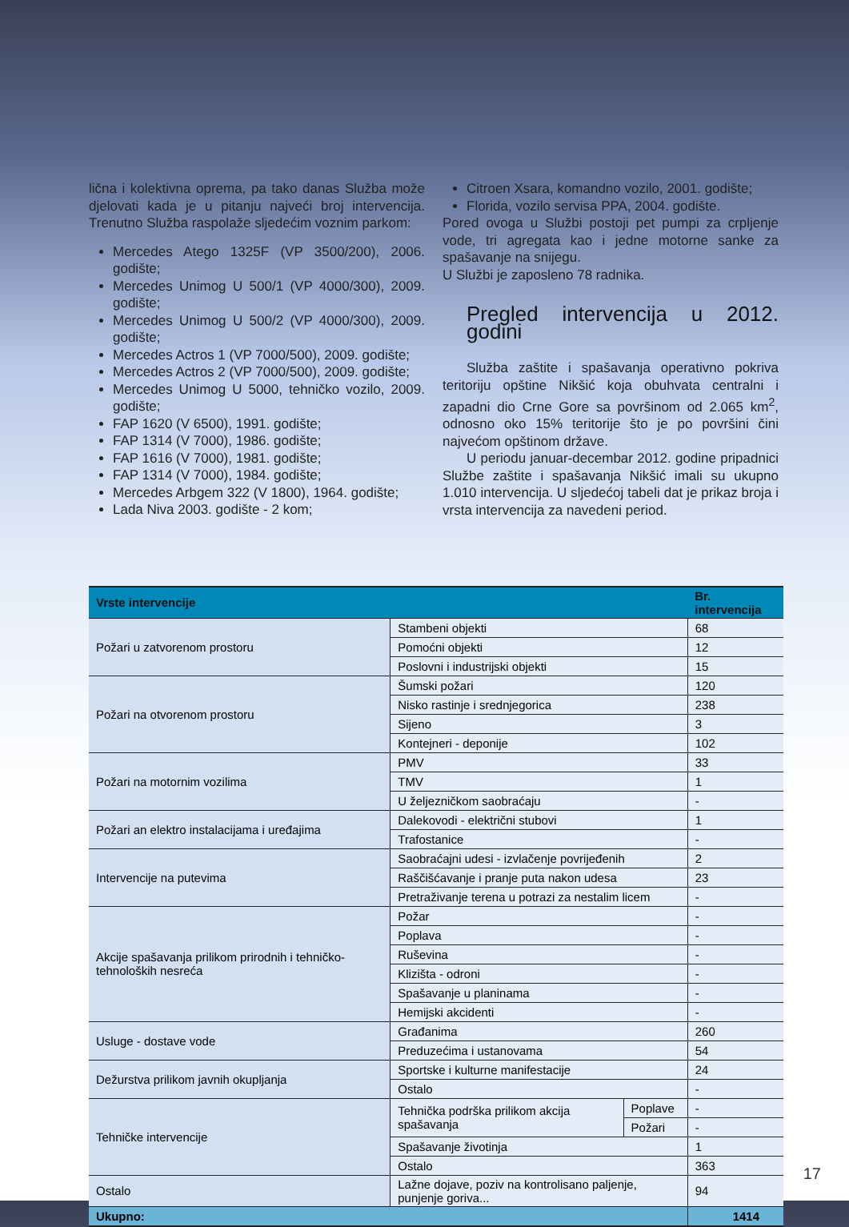lična i kolektivna oprema, pa tako danas Služba može djelovati kada je u pitanju najveći broj intervencija. Trenutno Služba raspolaže sljedećim voznim parkom:
Mercedes Atego 1325F (VP 3500/200), 2006. godište;
Mercedes Unimog U 500/1 (VP 4000/300), 2009. godište;
Mercedes Unimog U 500/2 (VP 4000/300), 2009. godište;
Mercedes Actros 1 (VP 7000/500), 2009. godište;
Mercedes Actros 2 (VP 7000/500), 2009. godište;
Mercedes Unimog U 5000, tehničko vozilo, 2009. godište;
FAP 1620 (V 6500), 1991. godište;
FAP 1314 (V 7000), 1986. godište;
FAP 1616 (V 7000), 1981. godište;
FAP 1314 (V 7000), 1984. godište;
Mercedes Arbgem 322 (V 1800), 1964. godište;
Lada Niva 2003. godište - 2 kom;
Citroen Xsara, komandno vozilo, 2001. godište;
Florida, vozilo servisa PPA, 2004. godište.
Pored ovoga u Službi postoji pet pumpi za crpljenje vode, tri agregata kao i jedne motorne sanke za spašavanje na snijegu.
U Službi je zaposleno 78 radnika.
Pregled intervencija u 2012. godini
Služba zaštite i spašavanja operativno pokriva teritoriju opštine Nikšić koja obuhvata centralni i zapadni dio Crne Gore sa površinom od 2.065 km<sup>2</sup>, odnosno oko 15% teritorije što je po površini čini najvećom opštinom države.
U periodu januar-decembar 2012. godine pripadnici Službe zaštite i spašavanja Nikšić imali su ukupno 1.010 intervencija. U sljedećoj tabeli dat je prikaz broja i vrsta intervencija za navedeni period.
| Vrste intervencije | | | Br. intervencija |
| --- | --- | --- | --- |
| Požari u zatvorenom prostoru | Stambeni objekti | | 68 |
| | Pomoćni objekti | | 12 |
| | Poslovni i industrijski objekti | | 15 |
| Požari na otvorenom prostoru | Šumski požari | | 120 |
| | Nisko rastinje i srednjegorica | | 238 |
| | Sijeno | | 3 |
| | Kontejneri - deponije | | 102 |
| Požari na motornim vozilima | PMV | | 33 |
| | TMV | | 1 |
| | U željezničkom saobraćaju | | - |
| Požari an elektro instalacijama i uređajima | Dalekovodi - električni stubovi | | 1 |
| | Trafostanice | | - |
| Intervencije na putevima | Saobraćajni udesi - izvlačenje povrijeđenih | | 2 |
| | Raščišćavanje i pranje puta nakon udesa | | 23 |
| | Pretraživanje terena u potrazi za nestalim licem | | - |
| Akcije spašavanja prilikom prirodnih i tehničko-tehnoloških nesreća | Požar | | - |
| | Poplava | | - |
| | Ruševina | | - |
| | Klizišta - odroni | | - |
| | Spašavanje u planinama | | - |
| | Hemijski akcidenti | | - |
| Usluge - dostave vode | Građanima | | 260 |
| | Preduzećima i ustanovama | | 54 |
| Dežurstva prilikom javnih okupljanja | Sportske i kulturne manifestacije | | 24 |
| | Ostalo | | - |
| Tehničke intervencije | Tehnička podrška prilikom akcija spašavanja | Poplave | - |
| | | Požari | - |
| | Spašavanje životinja | | 1 |
| | Ostalo | | 363 |
| Ostalo | Lažne dojave, poziv na kontrolisano paljenje, punjenje goriva... | | 94 |
| Ukupno: | | | 1414 |
17